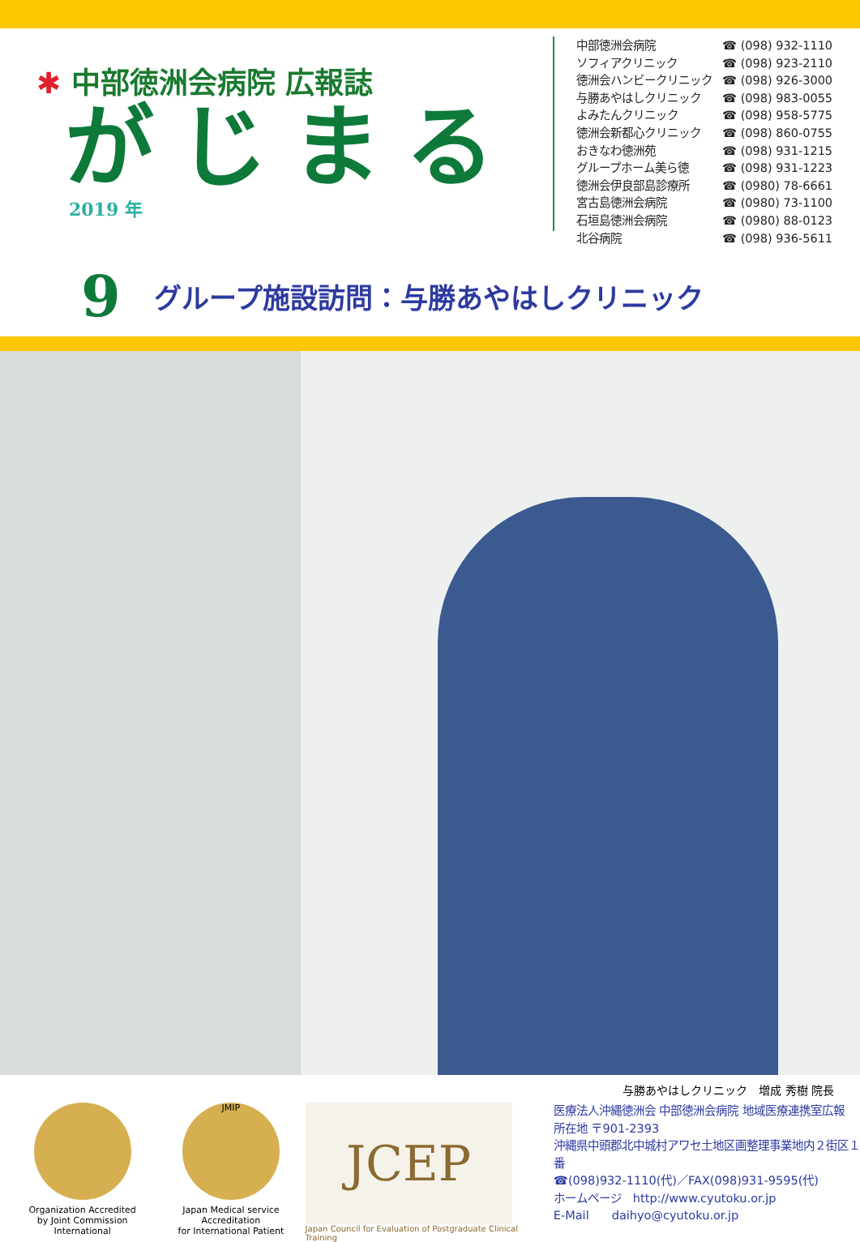✱ 中部徳洲会病院 広報誌
がじまる
2019 年
| 中部徳洲会病院 | ☎ (098) 932-1110 |
| ソフィアクリニック | ☎ (098) 923-2110 |
| 徳洲会ハンビークリニック | ☎ (098) 926-3000 |
| 与勝あやはしクリニック | ☎ (098) 983-0055 |
| よみたんクリニック | ☎ (098) 958-5775 |
| 徳洲会新都心クリニック | ☎ (098) 860-0755 |
| おきなわ徳洲苑 | ☎ (098) 931-1215 |
| グループホーム美ら徳 | ☎ (098) 931-1223 |
| 徳洲会伊良部島診療所 | ☎ (0980) 78-6661 |
| 宮古島徳洲会病院 | ☎ (0980) 73-1100 |
| 石垣島徳洲会病院 | ☎ (0980) 88-0123 |
| 北谷病院 | ☎ (098) 936-5611 |
9
グループ施設訪問：与勝あやはしクリニック
与勝あやはしクリニック　増成 秀樹 院長
Organization Accredited
by Joint Commission International
JMIP
Japan Medical service Accreditation
for International Patient
JCEP
Japan Council for Evaluation of Postgraduate Clinical Training
医療法人沖縄徳洲会 中部徳洲会病院 地域医療連携室広報
所在地 〒901-2393
沖縄県中頭郡北中城村アワセ土地区画整理事業地内２街区１番
☎(098)932-1110(代)／FAX(098)931-9595(代)
ホームページ　http://www.cyutoku.or.jp
E-Mail　　daihyo@cyutoku.or.jp